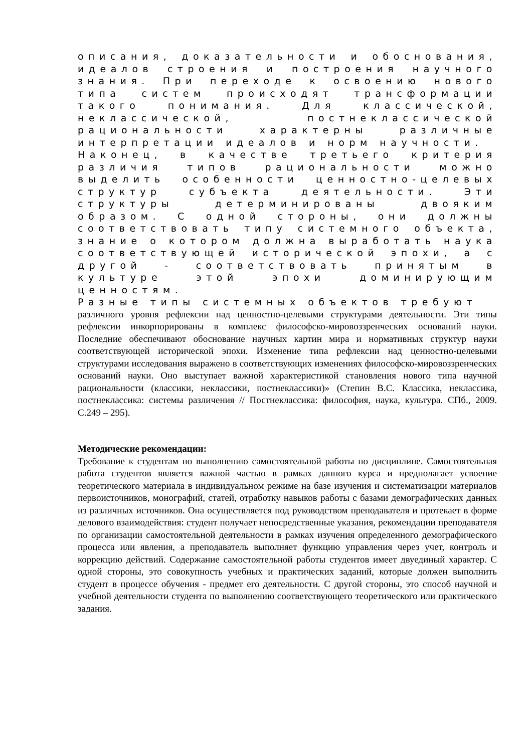описания, доказательности и обоснования, идеалов строения и построения научного знания. При переходе к освоению нового типа систем происходят трансформации такого понимания. Для классической, неклассической, постнеклассической рациональности характерны различные интерпретации идеалов и норм научности.
Наконец, в качестве третьего критерия различия типов рациональности можно выделить особенности ценностно-целевых структур субъекта деятельности. Эти структуры детерминированы двояким образом. С одной стороны, они должны соответствовать типу системного объекта, знание о котором должна выработать наука соответствующей исторической эпохи, а с другой - соответствовать принятым в культуре этой эпохи доминирующим ценностям.
Разные типы системных объектов требуют
различного уровня рефлексии над ценностно-целевыми структурами деятельности. Эти типы рефлексии инкорпорированы в комплекс философско-мировоззренческих оснований науки. Последние обеспечивают обоснование научных картин мира и нормативных структур науки соответствующей исторической эпохи. Изменение типа рефлексии над ценностно-целевыми структурами исследования выражено в соответствующих изменениях философско-мировоззренческих оснований науки. Оно выступает важной характеристикой становления нового типа научной рациональности (классики, неклассики, постнеклассики)» (Степин В.С. Классика, неклассика, постнеклассика: системы различения // Постнеклассика: философия, наука, культура. СПб., 2009. С.249 – 295).
Методические рекомендации:
Требование к студентам по выполнению самостоятельной работы по дисциплине. Самостоятельная работа студентов является важной частью в рамках данного курса и предполагает усвоение теоретического материала в индивидуальном режиме на базе изучения и систематизации материалов первоисточников, монографий, статей, отработку навыков работы с базами демографических данных из различных источников. Она осуществляется под руководством преподавателя и протекает в форме делового взаимодействия: студент получает непосредственные указания, рекомендации преподавателя по организации самостоятельной деятельности в рамках изучения определенного демографического процесса или явления, а преподаватель выполняет функцию управления через учет, контроль и коррекцию действий. Содержание самостоятельной работы студентов имеет двуединый характер. С одной стороны, это совокупность учебных и практических заданий, которые должен выполнить студент в процессе обучения - предмет его деятельности. С другой стороны, это способ научной и учебной деятельности студента по выполнению соответствующего теоретического или практического задания.